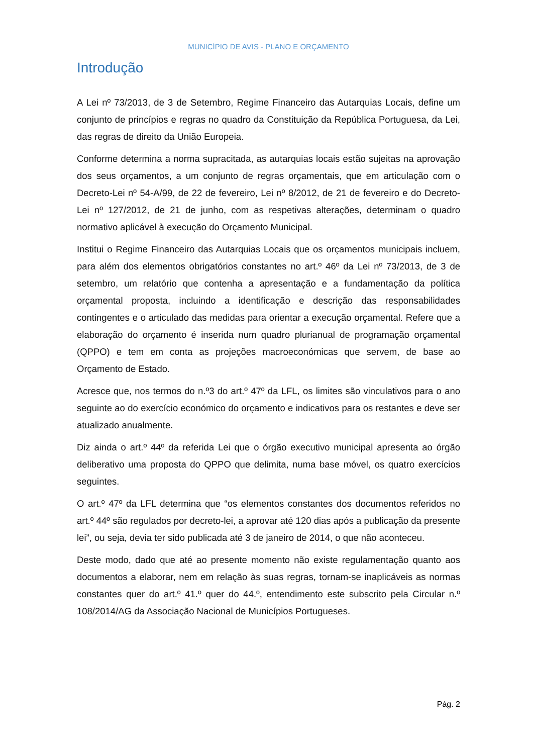MUNICÍPIO DE AVIS - PLANO E ORÇAMENTO
Introdução
A Lei nº 73/2013, de 3 de Setembro, Regime Financeiro das Autarquias Locais, define um conjunto de princípios e regras no quadro da Constituição da República Portuguesa, da Lei, das regras de direito da União Europeia.
Conforme determina a norma supracitada, as autarquias locais estão sujeitas na aprovação dos seus orçamentos, a um conjunto de regras orçamentais, que em articulação com o Decreto-Lei nº 54-A/99, de 22 de fevereiro, Lei nº 8/2012, de 21 de fevereiro e do Decreto-Lei nº 127/2012, de 21 de junho, com as respetivas alterações, determinam o quadro normativo aplicável à execução do Orçamento Municipal.
Institui o Regime Financeiro das Autarquias Locais que os orçamentos municipais incluem, para além dos elementos obrigatórios constantes no art.º 46º da Lei nº 73/2013, de 3 de setembro, um relatório que contenha a apresentação e a fundamentação da política orçamental proposta, incluindo a identificação e descrição das responsabilidades contingentes e o articulado das medidas para orientar a execução orçamental. Refere que a elaboração do orçamento é inserida num quadro plurianual de programação orçamental (QPPO) e tem em conta as projeções macroeconómicas que servem, de base ao Orçamento de Estado.
Acresce que, nos termos do n.º3 do art.º 47º da LFL, os limites são vinculativos para o ano seguinte ao do exercício económico do orçamento e indicativos para os restantes e deve ser atualizado anualmente.
Diz ainda o art.º 44º da referida Lei que o órgão executivo municipal apresenta ao órgão deliberativo uma proposta do QPPO que delimita, numa base móvel, os quatro exercícios seguintes.
O art.º 47º da LFL determina que “os elementos constantes dos documentos referidos no art.º 44º são regulados por decreto-lei, a aprovar até 120 dias após a publicação da presente lei”, ou seja, devia ter sido publicada até 3 de janeiro de 2014, o que não aconteceu.
Deste modo, dado que até ao presente momento não existe regulamentação quanto aos documentos a elaborar, nem em relação às suas regras, tornam-se inaplicáveis as normas constantes quer do art.º 41.º quer do 44.º, entendimento este subscrito pela Circular n.º 108/2014/AG da Associação Nacional de Municípios Portugueses.
Pág. 2